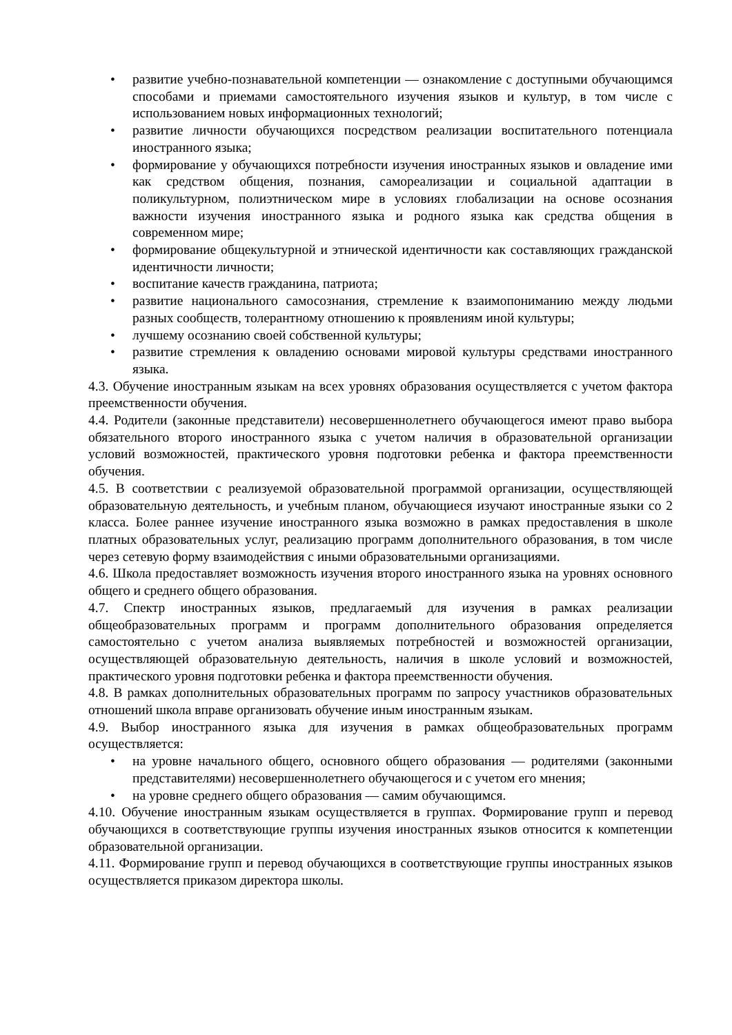• развитие учебно-познавательной компетенции — ознакомление с доступными обучающимся способами и приемами самостоятельного изучения языков и культур, в том числе с использованием новых информационных технологий;
• развитие личности обучающихся посредством реализации воспитательного потенциала иностранного языка;
• формирование у обучающихся потребности изучения иностранных языков и овладение ими как средством общения, познания, самореализации и социальной адаптации в поликультурном, полиэтническом мире в условиях глобализации на основе осознания важности изучения иностранного языка и родного языка как средства общения в современном мире;
• формирование общекультурной и этнической идентичности как составляющих гражданской идентичности личности;
• воспитание качеств гражданина, патриота;
• развитие национального самосознания, стремление к взаимопониманию между людьми разных сообществ, толерантному отношению к проявлениям иной культуры;
• лучшему осознанию своей собственной культуры;
• развитие стремления к овладению основами мировой культуры средствами иностранного языка.
4.3. Обучение иностранным языкам на всех уровнях образования осуществляется с учетом фактора преемственности обучения.
4.4. Родители (законные представители) несовершеннолетнего обучающегося имеют право выбора обязательного второго иностранного языка с учетом наличия в образовательной организации условий возможностей, практического уровня подготовки ребенка и фактора преемственности обучения.
4.5. В соответствии с реализуемой образовательной программой организации, осуществляющей образовательную деятельность, и учебным планом, обучающиеся изучают иностранные языки со 2 класса. Более раннее изучение иностранного языка возможно в рамках предоставления в школе платных образовательных услуг, реализацию программ дополнительного образования, в том числе через сетевую форму взаимодействия с иными образовательными организациями.
4.6. Школа предоставляет возможность изучения второго иностранного языка на уровнях основного общего и среднего общего образования.
4.7. Спектр иностранных языков, предлагаемый для изучения в рамках реализации общеобразовательных программ и программ дополнительного образования определяется самостоятельно с учетом анализа выявляемых потребностей и возможностей организации, осуществляющей образовательную деятельность, наличия в школе условий и возможностей, практического уровня подготовки ребенка и фактора преемственности обучения.
4.8. В рамках дополнительных образовательных программ по запросу участников образовательных отношений школа вправе организовать обучение иным иностранным языкам.
4.9. Выбор иностранного языка для изучения в рамках общеобразовательных программ осуществляется:
• на уровне начального общего, основного общего образования — родителями (законными представителями) несовершеннолетнего обучающегося и с учетом его мнения;
• на уровне среднего общего образования — самим обучающимся.
4.10. Обучение иностранным языкам осуществляется в группах. Формирование групп и перевод обучающихся в соответствующие группы изучения иностранных языков относится к компетенции образовательной организации.
4.11. Формирование групп и перевод обучающихся в соответствующие группы иностранных языков осуществляется приказом директора школы.